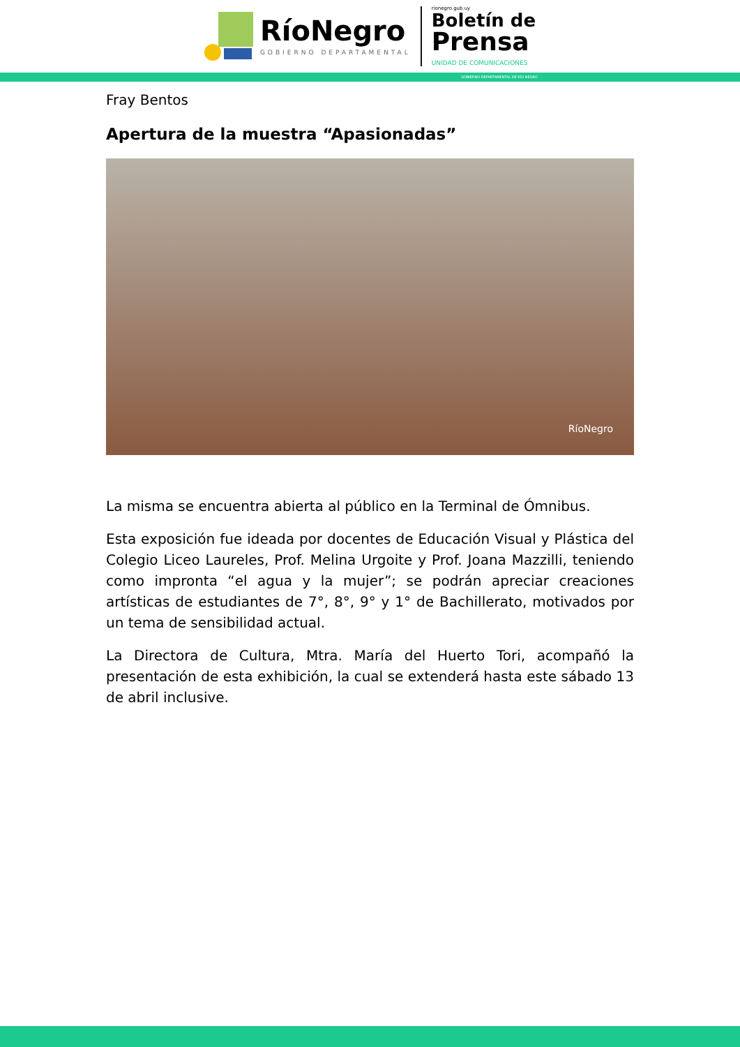RíoNegro
GOBIERNO DEPARTAMENTAL
rionegro.gub.uy
Boletín de
Prensa
UNIDAD DE COMUNICACIONES
GOBIERNO DEPARTAMENTAL DE RÍO NEGRO
Fray Bentos
Apertura de la muestra “Apasionadas”
RíoNegro
La misma se encuentra abierta al público en la Terminal de Ómnibus.
Esta exposición fue ideada por docentes de Educación Visual y Plástica del Colegio Liceo Laureles, Prof. Melina Urgoite y Prof. Joana Mazzilli, teniendo como impronta “el agua y la mujer”; se podrán apreciar creaciones artísticas de estudiantes de 7°, 8°, 9° y 1° de Bachillerato, motivados por un tema de sensibilidad actual.
La Directora de Cultura, Mtra. María del Huerto Tori, acompañó la presentación de esta exhibición, la cual se extenderá hasta este sábado 13 de abril inclusive.